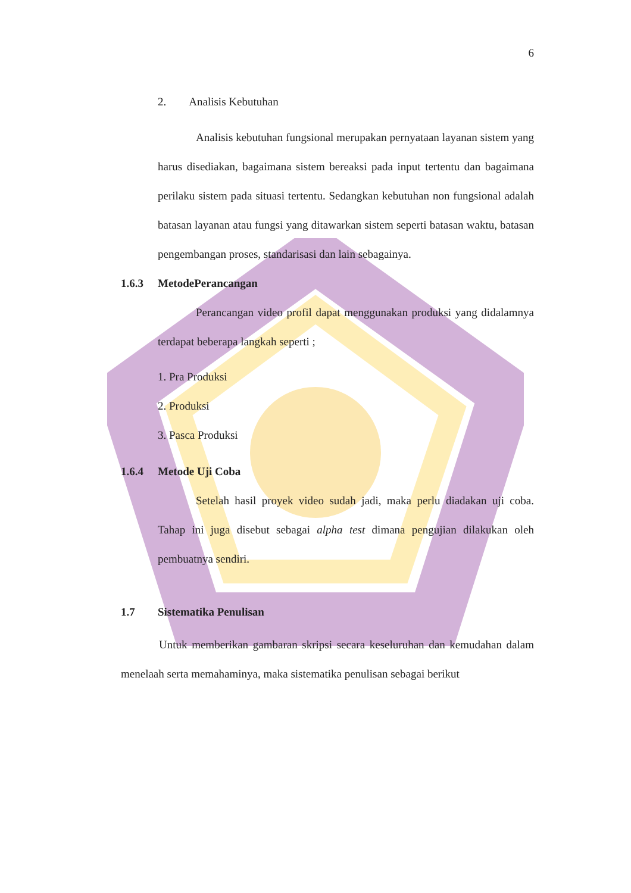6
2. Analisis Kebutuhan
Analisis kebutuhan fungsional merupakan pernyataan layanan sistem yang harus disediakan, bagaimana sistem bereaksi pada input tertentu dan bagaimana perilaku sistem pada situasi tertentu. Sedangkan kebutuhan non fungsional adalah batasan layanan atau fungsi yang ditawarkan sistem seperti batasan waktu, batasan pengembangan proses, standarisasi dan lain sebagainya.
1.6.3 MetodePerancangan
Perancangan video profil dapat menggunakan produksi yang didalamnya terdapat beberapa langkah seperti ;
1. Pra Produksi
2. Produksi
3. Pasca Produksi
1.6.4 Metode Uji Coba
Setelah hasil proyek video sudah jadi, maka perlu diadakan uji coba. Tahap ini juga disebut sebagai alpha test dimana pengujian dilakukan oleh pembuatnya sendiri.
1.7 Sistematika Penulisan
Untuk memberikan gambaran skripsi secara keseluruhan dan kemudahan dalam menelaah serta memahaminya, maka sistematika penulisan sebagai berikut